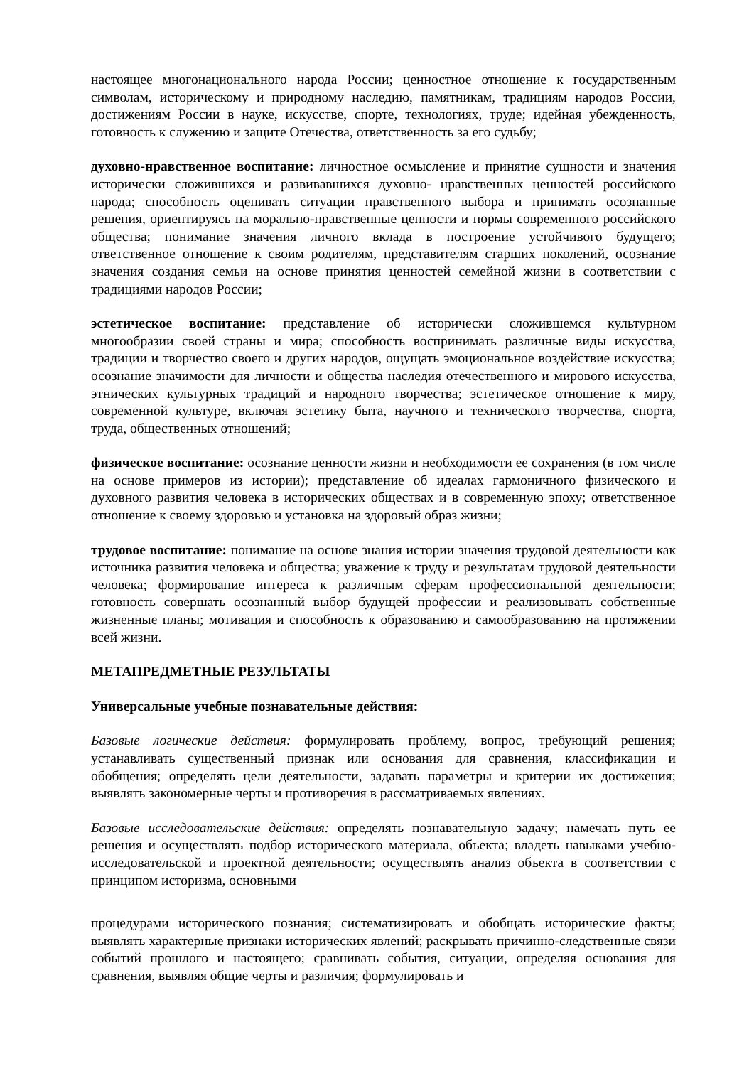настоящее многонационального народа России; ценностное отношение к государственным символам, историческому и природному наследию, памятникам, традициям народов России, достижениям России в науке, искусстве, спорте, технологиях, труде; идейная убежденность, готовность к служению и защите Отечества, ответственность за его судьбу;
духовно-нравственное воспитание: личностное осмысление и принятие сущности и значения исторически сложившихся и развивавшихся духовно- нравственных ценностей российского народа; способность оценивать ситуации нравственного выбора и принимать осознанные решения, ориентируясь на морально-нравственные ценности и нормы современного российского общества; понимание значения личного вклада в построение устойчивого будущего; ответственное отношение к своим родителям, представителям старших поколений, осознание значения создания семьи на основе принятия ценностей семейной жизни в соответствии с традициями народов России;
эстетическое воспитание: представление об исторически сложившемся культурном многообразии своей страны и мира; способность воспринимать различные виды искусства, традиции и творчество своего и других народов, ощущать эмоциональное воздействие искусства; осознание значимости для личности и общества наследия отечественного и мирового искусства, этнических культурных традиций и народного творчества; эстетическое отношение к миру, современной культуре, включая эстетику быта, научного и технического творчества, спорта, труда, общественных отношений;
физическое воспитание: осознание ценности жизни и необходимости ее сохранения (в том числе на основе примеров из истории); представление об идеалах гармоничного физического и духовного развития человека в исторических обществах и в современную эпоху; ответственное отношение к своему здоровью и установка на здоровый образ жизни;
трудовое воспитание: понимание на основе знания истории значения трудовой деятельности как источника развития человека и общества; уважение к труду и результатам трудовой деятельности человека; формирование интереса к различным сферам профессиональной деятельности; готовность совершать осознанный выбор будущей профессии и реализовывать собственные жизненные планы; мотивация и способность к образованию и самообразованию на протяжении всей жизни.
МЕТАПРЕДМЕТНЫЕ РЕЗУЛЬТАТЫ
Универсальные учебные познавательные действия:
Базовые логические действия: формулировать проблему, вопрос, требующий решения; устанавливать существенный признак или основания для сравнения, классификации и обобщения; определять цели деятельности, задавать параметры и критерии их достижения; выявлять закономерные черты и противоречия в рассматриваемых явлениях.
Базовые исследовательские действия: определять познавательную задачу; намечать путь ее решения и осуществлять подбор исторического материала, объекта; владеть навыками учебно-исследовательской и проектной деятельности; осуществлять анализ объекта в соответствии с принципом историзма, основными
процедурами исторического познания; систематизировать и обобщать исторические факты; выявлять характерные признаки исторических явлений; раскрывать причинно-следственные связи событий прошлого и настоящего; сравнивать события, ситуации, определяя основания для сравнения, выявляя общие черты и различия; формулировать и